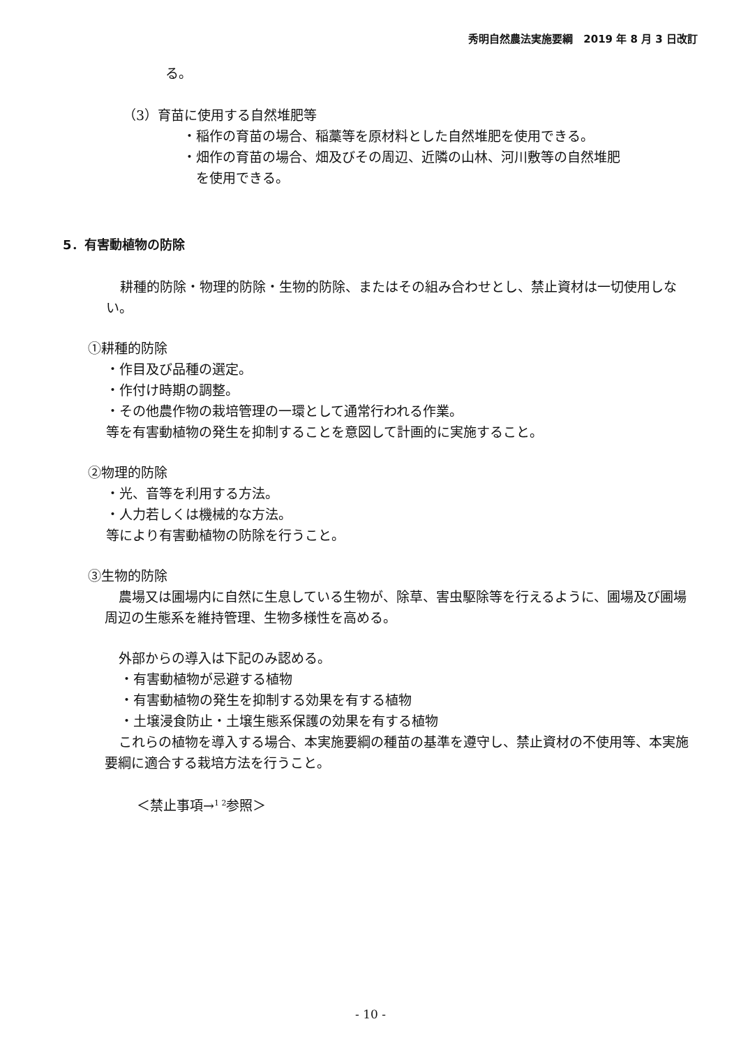秀明自然農法実施要綱　2019 年 8 月 3 日改訂
る。
（3）育苗に使用する自然堆肥等
・稲作の育苗の場合、稲藁等を原材料とした自然堆肥を使用できる。
・畑作の育苗の場合、畑及びその周辺、近隣の山林、河川敷等の自然堆肥
を使用できる。
5．有害動植物の防除
耕種的防除・物理的防除・生物的防除、またはその組み合わせとし、禁止資材は一切使用しない。
①耕種的防除
・作目及び品種の選定。
・作付け時期の調整。
・その他農作物の栽培管理の一環として通常行われる作業。
等を有害動植物の発生を抑制することを意図して計画的に実施すること。
②物理的防除
・光、音等を利用する方法。
・人力若しくは機械的な方法。
等により有害動植物の防除を行うこと。
③生物的防除
農場又は圃場内に自然に生息している生物が、除草、害虫駆除等を行えるように、圃場及び圃場周辺の生態系を維持管理、生物多様性を高める。
外部からの導入は下記のみ認める。
・有害動植物が忌避する植物
・有害動植物の発生を抑制する効果を有する植物
・土壌浸食防止・土壌生態系保護の効果を有する植物
これらの植物を導入する場合、本実施要綱の種苗の基準を遵守し、禁止資材の不使用等、本実施要綱に適合する栽培方法を行うこと。
＜禁止事項→<sup>1 2</sup>参照＞
- 10 -